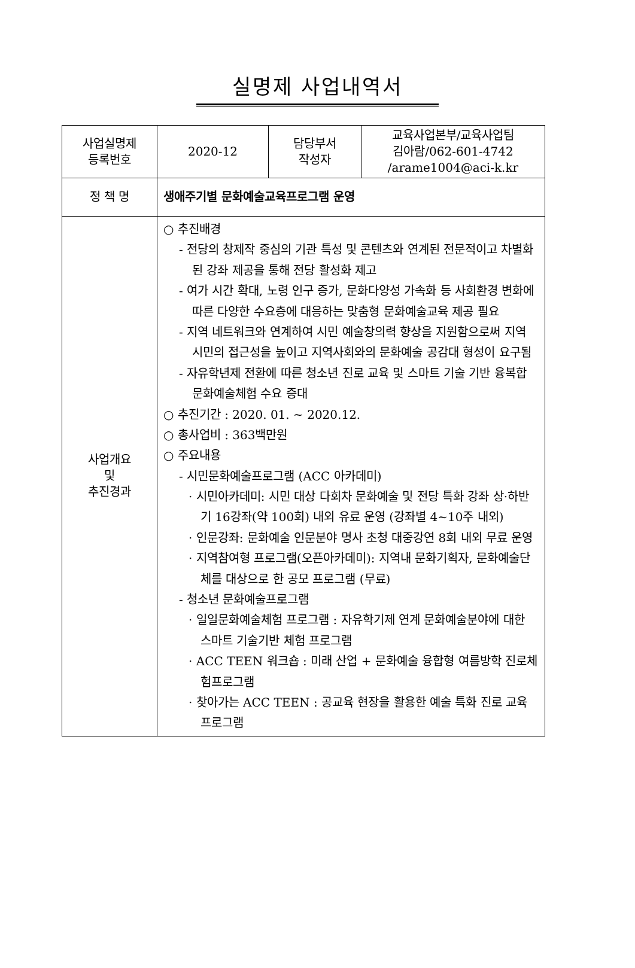실명제 사업내역서
| 사업실명제 등록번호 | 2020-12 | 담당부서 작성자 | 교육사업본부/교육사업팀 김아람/062-601-4742 /arame1004@aci-k.kr |
| 정 책 명 | 생애주기별 문화예술교육프로그램 운영 | | |
| 사업개요 및 추진경과 | ○ 추진배경 - 전당의 창제작 중심의 기관 특성 및 콘텐츠와 연계된 전문적이고 차별화된 강좌 제공을 통해 전당 활성화 제고 - 여가 시간 확대, 노령 인구 증가, 문화다양성 가속화 등 사회환경 변화에 따른 다양한 수요층에 대응하는 맞춤형 문화예술교육 제공 필요 - 지역 네트워크와 연계하여 시민 예술창의력 향상을 지원함으로써 지역 시민의 접근성을 높이고 지역사회와의 문화예술 공감대 형성이 요구됨 - 자유학년제 전환에 따른 청소년 진로 교육 및 스마트 기술 기반 융복합 문화예술체험 수요 증대 ○ 추진기간 : 2020. 01. ~ 2020.12. ○ 총사업비 : 363백만원 ○ 주요내용 - 시민문화예술프로그램 (ACC 아카데미) · 시민아카데미: 시민 대상 다회차 문화예술 및 전당 특화 강좌 상·하반기 16강좌(약 100회) 내외 유료 운영 (강좌별 4~10주 내외) · 인문강좌: 문화예술 인문분야 명사 초청 대중강연 8회 내외 무료 운영 · 지역참여형 프로그램(오픈아카데미): 지역내 문화기획자, 문화예술단체를 대상으로 한 공모 프로그램 (무료) - 청소년 문화예술프로그램 · 일일문화예술체험 프로그램 : 자유학기제 연계 문화예술분야에 대한 스마트 기술기반 체험 프로그램 · ACC TEEN 워크숍 : 미래 산업 + 문화예술 융합형 여름방학 진로체험프로그램 · 찾아가는 ACC TEEN : 공교육 현장을 활용한 예술 특화 진로 교육 프로그램 | | |